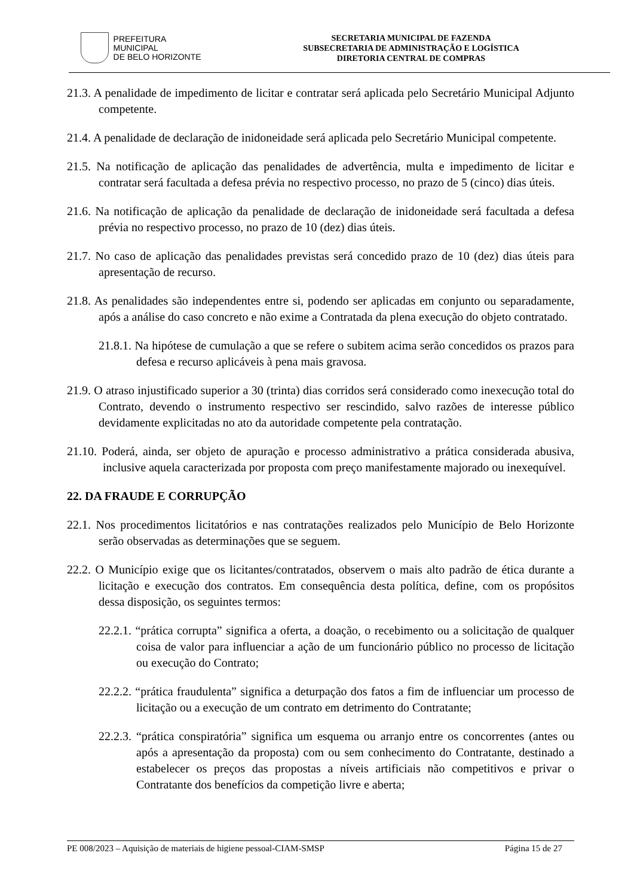PREFEITURA MUNICIPAL
DE BELO HORIZONTE
SECRETARIA MUNICIPAL DE FAZENDA
SUBSECRETARIA DE ADMINISTRAÇÃO E LOGÍSTICA
DIRETORIA CENTRAL DE COMPRAS
21.3. A penalidade de impedimento de licitar e contratar será aplicada pelo Secretário Municipal Adjunto competente.
21.4. A penalidade de declaração de inidoneidade será aplicada pelo Secretário Municipal competente.
21.5. Na notificação de aplicação das penalidades de advertência, multa e impedimento de licitar e contratar será facultada a defesa prévia no respectivo processo, no prazo de 5 (cinco) dias úteis.
21.6. Na notificação de aplicação da penalidade de declaração de inidoneidade será facultada a defesa prévia no respectivo processo, no prazo de 10 (dez) dias úteis.
21.7. No caso de aplicação das penalidades previstas será concedido prazo de 10 (dez) dias úteis para apresentação de recurso.
21.8. As penalidades são independentes entre si, podendo ser aplicadas em conjunto ou separadamente, após a análise do caso concreto e não exime a Contratada da plena execução do objeto contratado.
21.8.1. Na hipótese de cumulação a que se refere o subitem acima serão concedidos os prazos para defesa e recurso aplicáveis à pena mais gravosa.
21.9. O atraso injustificado superior a 30 (trinta) dias corridos será considerado como inexecução total do Contrato, devendo o instrumento respectivo ser rescindido, salvo razões de interesse público devidamente explicitadas no ato da autoridade competente pela contratação.
21.10. Poderá, ainda, ser objeto de apuração e processo administrativo a prática considerada abusiva, inclusive aquela caracterizada por proposta com preço manifestamente majorado ou inexequível.
22. DA FRAUDE E CORRUPÇÃO
22.1. Nos procedimentos licitatórios e nas contratações realizados pelo Município de Belo Horizonte serão observadas as determinações que se seguem.
22.2. O Município exige que os licitantes/contratados, observem o mais alto padrão de ética durante a licitação e execução dos contratos. Em consequência desta política, define, com os propósitos dessa disposição, os seguintes termos:
22.2.1. “prática corrupta” significa a oferta, a doação, o recebimento ou a solicitação de qualquer coisa de valor para influenciar a ação de um funcionário público no processo de licitação ou execução do Contrato;
22.2.2. “prática fraudulenta” significa a deturpação dos fatos a fim de influenciar um processo de licitação ou a execução de um contrato em detrimento do Contratante;
22.2.3. “prática conspiratória” significa um esquema ou arranjo entre os concorrentes (antes ou após a apresentação da proposta) com ou sem conhecimento do Contratante, destinado a estabelecer os preços das propostas a níveis artificiais não competitivos e privar o Contratante dos benefícios da competição livre e aberta;
PE 008/2023 – Aquisição de materiais de higiene pessoal-CIAM-SMSP Página 15 de 27